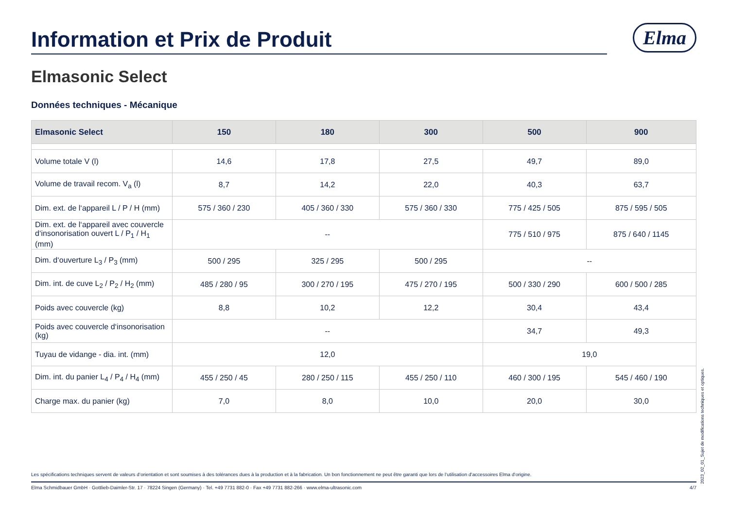Information et Prix de Produit
Elma
Elmasonic Select
Données techniques - Mécanique
| Elmasonic Select | 150 | 180 | 300 | 500 | 900 |
| --- | --- | --- | --- | --- | --- |
| Volume totale V (l) | 14,6 | 17,8 | 27,5 | 49,7 | 89,0 |
| Volume de travail recom. V<sub>a</sub> (l) | 8,7 | 14,2 | 22,0 | 40,3 | 63,7 |
| Dim. ext. de l‘appareil L / P / H (mm) | 575 / 360 / 230 | 405 / 360 / 330 | 575 / 360 / 330 | 775 / 425 / 505 | 875 / 595 / 505 |
| Dim. ext. de l‘appareil avec couvercle d‘insonorisation ouvert L / P<sub>1</sub> / H<sub>1</sub> (mm) | -- | | | 775 / 510 / 975 | 875 / 640 / 1145 |
| Dim. d‘ouverture L<sub>3</sub> / P<sub>3</sub> (mm) | 500 / 295 | 325 / 295 | 500 / 295 | -- | |
| Dim. int. de cuve L<sub>2</sub> / P<sub>2</sub> / H<sub>2</sub> (mm) | 485 / 280 / 95 | 300 / 270 / 195 | 475 / 270 / 195 | 500 / 330 / 290 | 600 / 500 / 285 |
| Poids avec couvercle (kg) | 8,8 | 10,2 | 12,2 | 30,4 | 43,4 |
| Poids avec couvercle d‘insonorisation (kg) | -- | | | 34,7 | 49,3 |
| Tuyau de vidange - dia. int. (mm) | 12,0 | | | 19,0 | |
| Dim. int. du panier L<sub>4</sub> / P<sub>4</sub> / H<sub>4</sub> (mm) | 455 / 250 / 45 | 280 / 250 / 115 | 455 / 250 / 110 | 460 / 300 / 195 | 545 / 460 / 190 |
| Charge max. du panier (kg) | 7,0 | 8,0 | 10,0 | 20,0 | 30,0 |
Les spécifications techniques servent de valeurs d‘orientation et sont soumises à des tolérances dues à la production et à la fabrication. Un bon fonctionnement ne peut être garanti que lors de l‘utilisation d‘accessoires Elma d‘origine.
Elma Schmidbauer GmbH · Gottlieb-Daimler-Str. 17 · 78224 Singen (Germany) · Tel. +49 7731 882-0 · Fax +49 7731 882-266 · www.elma-ultrasonic.com 4/7
2023_02_01_Sujet de modifications techniques et optiques.